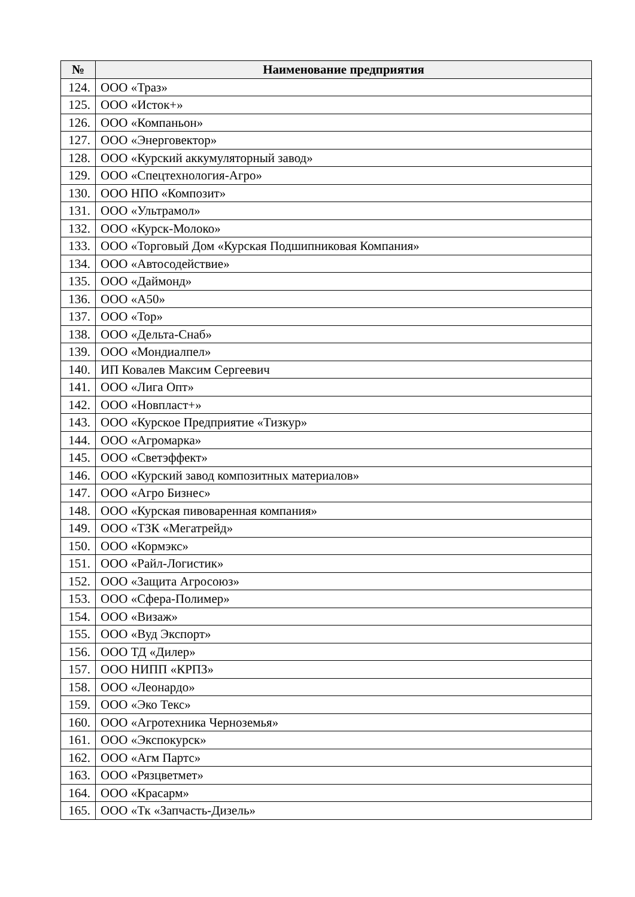| № | Наименование предприятия |
| --- | --- |
| 124. | ООО «Траз» |
| 125. | ООО «Исток+» |
| 126. | ООО «Компаньон» |
| 127. | ООО «Энерговектор» |
| 128. | ООО «Курский аккумуляторный завод» |
| 129. | ООО «Спецтехнология-Агро» |
| 130. | ООО НПО «Композит» |
| 131. | ООО «Ультрамол» |
| 132. | ООО «Курск-Молоко» |
| 133. | ООО «Торговый Дом «Курская Подшипниковая Компания» |
| 134. | ООО «Автосодействие» |
| 135. | ООО «Даймонд» |
| 136. | ООО «А50» |
| 137. | ООО «Тор» |
| 138. | ООО «Дельта-Снаб» |
| 139. | ООО «Мондиалпел» |
| 140. | ИП Ковалев Максим Сергеевич |
| 141. | ООО «Лига Опт» |
| 142. | ООО «Новпласт+» |
| 143. | ООО «Курское Предприятие «Тизкур» |
| 144. | ООО «Агромарка» |
| 145. | ООО «Светэффект» |
| 146. | ООО «Курский завод композитных материалов» |
| 147. | ООО «Агро Бизнес» |
| 148. | ООО «Курская пивоваренная компания» |
| 149. | ООО «ТЗК «Мегатрейд» |
| 150. | ООО «Кормэкс» |
| 151. | ООО «Райл-Логистик» |
| 152. | ООО «Защита Агросоюз» |
| 153. | ООО «Сфера-Полимер» |
| 154. | ООО «Визаж» |
| 155. | ООО «Вуд Экспорт» |
| 156. | ООО ТД «Дилер» |
| 157. | ООО НИПП «КРПЗ» |
| 158. | ООО «Леонардо» |
| 159. | ООО «Эко Текс» |
| 160. | ООО «Агротехника Черноземья» |
| 161. | ООО «Экспокурск» |
| 162. | ООО «Агм Партс» |
| 163. | ООО «Рязцветмет» |
| 164. | ООО «Красарм» |
| 165. | ООО «Тк «Запчасть-Дизель» |